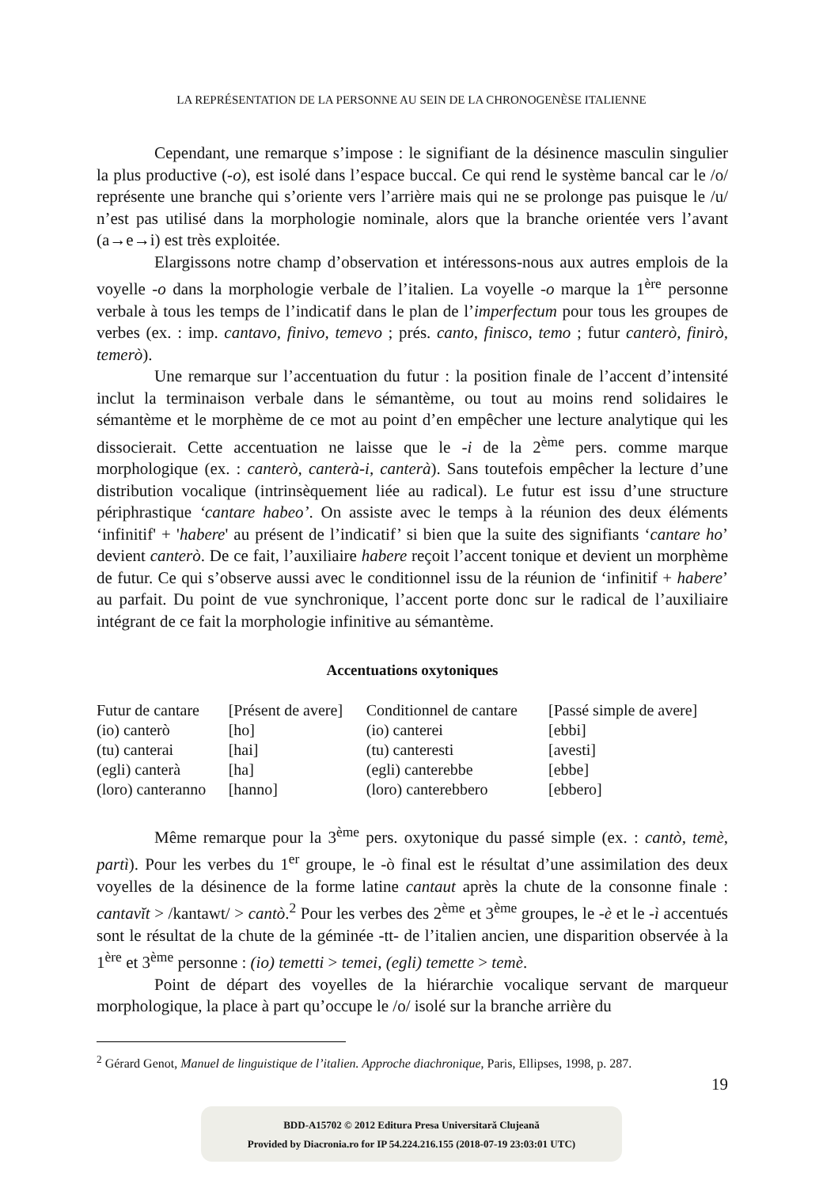LA REPRÉSENTATION DE LA PERSONNE AU SEIN DE LA CHRONOGENÈSE ITALIENNE
Cependant, une remarque s’impose : le signifiant de la désinence masculin singulier la plus productive (-o), est isolé dans l’espace buccal. Ce qui rend le système bancal car le /o/ représente une branche qui s’oriente vers l’arrière mais qui ne se prolonge pas puisque le /u/ n’est pas utilisé dans la morphologie nominale, alors que la branche orientée vers l’avant (a→e→i) est très exploitée.
Elargissons notre champ d’observation et intéressons-nous aux autres emplois de la voyelle -o dans la morphologie verbale de l’italien. La voyelle -o marque la 1<sup>ère</sup> personne verbale à tous les temps de l’indicatif dans le plan de l’imperfectum pour tous les groupes de verbes (ex. : imp. cantavo, finivo, temevo ; prés. canto, finisco, temo ; futur canterò, finirò, temerò).
Une remarque sur l’accentuation du futur : la position finale de l’accent d’intensité inclut la terminaison verbale dans le sémantème, ou tout au moins rend solidaires le sémantème et le morphème de ce mot au point d’en empêcher une lecture analytique qui les dissocierait. Cette accentuation ne laisse que le -i de la 2<sup>ème</sup> pers. comme marque morphologique (ex. : canterò, canterà-i, canterà). Sans toutefois empêcher la lecture d’une distribution vocalique (intrinsèquement liée au radical). Le futur est issu d’une structure périphrastique ‘cantare habeo’. On assiste avec le temps à la réunion des deux éléments ‘infinitif' + 'habere' au présent de l’indicatif’ si bien que la suite des signifiants ‘cantare ho’ devient canterò. De ce fait, l’auxiliaire habere reçoit l’accent tonique et devient un morphème de futur. Ce qui s’observe aussi avec le conditionnel issu de la réunion de ‘infinitif + habere’ au parfait. Du point de vue synchronique, l’accent porte donc sur le radical de l’auxiliaire intégrant de ce fait la morphologie infinitive au sémantème.
Accentuations oxytoniques
| Futur de cantare | [Présent de avere] | Conditionnel de cantare | [Passé simple de avere] |
| (io) canterò | [ho] | (io) canterei | [ebbi] |
| (tu) canterai | [hai] | (tu) canteresti | [avesti] |
| (egli) canterà | [ha] | (egli) canterebbe | [ebbe] |
| (loro) canteranno | [hanno] | (loro) canterebbero | [ebbero] |
Même remarque pour la 3<sup>ème</sup> pers. oxytonique du passé simple (ex. : cantò, temè, partì). Pour les verbes du 1<sup>er</sup> groupe, le -ò final est le résultat d’une assimilation des deux voyelles de la désinence de la forme latine cantaut après la chute de la consonne finale : cantavĭt > /kantawt/ > cantò.<sup>2</sup> Pour les verbes des 2<sup>ème</sup> et 3<sup>ème</sup> groupes, le -è et le -ì accentués sont le résultat de la chute de la géminée -tt- de l’italien ancien, une disparition observée à la 1<sup>ère</sup> et 3<sup>ème</sup> personne : (io) temetti > temei, (egli) temette > temè.
Point de départ des voyelles de la hiérarchie vocalique servant de marqueur morphologique, la place à part qu’occupe le /o/ isolé sur la branche arrière du
<sup>2</sup> Gérard Genot, Manuel de linguistique de l’italien. Approche diachronique, Paris, Ellipses, 1998, p. 287.
19
BDD-A15702 © 2012 Editura Presa Universitară Clujeană
Provided by Diacronia.ro for IP 54.224.216.155 (2018-07-19 23:03:01 UTC)